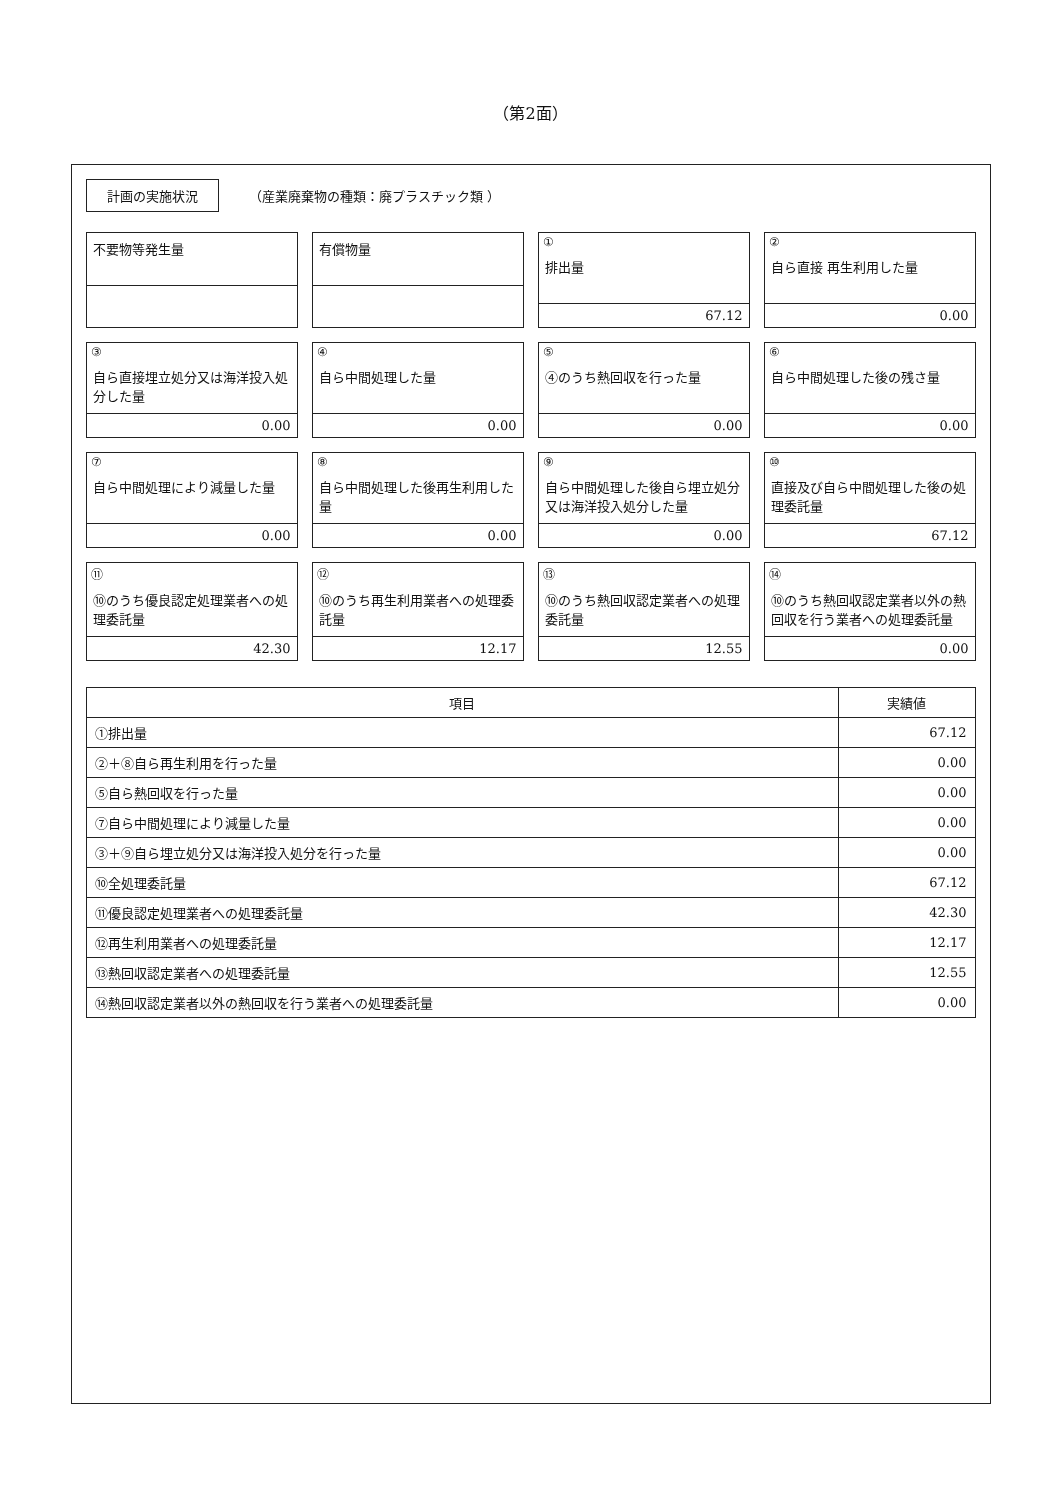（第2面）
計画の実施状況 （産業廃棄物の種類：廃プラスチック類 ）
不要物等発生量
有償物量
①
排出量
67.12
②
自ら直接 再生利用した量
0.00
③
自ら直接埋立処分又は海洋投入処分した量
0.00
④
自ら中間処理した量
0.00
⑤
④のうち熱回収を行った量
0.00
⑥
自ら中間処理した後の残さ量
0.00
⑦
自ら中間処理により減量した量
0.00
⑧
自ら中間処理した後再生利用した量
0.00
⑨
自ら中間処理した後自ら埋立処分又は海洋投入処分した量
0.00
⑩
直接及び自ら中間処理した後の処理委託量
67.12
⑪
⑩のうち優良認定処理業者への処理委託量
42.30
⑫
⑩のうち再生利用業者への処理委託量
12.17
⑬
⑩のうち熱回収認定業者への処理委託量
12.55
⑭
⑩のうち熱回収認定業者以外の熱回収を行う業者への処理委託量
0.00
| 項目 | 実績値 |
| --- | --- |
| ①排出量 | 67.12 |
| ②＋⑧自ら再生利用を行った量 | 0.00 |
| ⑤自ら熱回収を行った量 | 0.00 |
| ⑦自ら中間処理により減量した量 | 0.00 |
| ③＋⑨自ら埋立処分又は海洋投入処分を行った量 | 0.00 |
| ⑩全処理委託量 | 67.12 |
| ⑪優良認定処理業者への処理委託量 | 42.30 |
| ⑫再生利用業者への処理委託量 | 12.17 |
| ⑬熱回収認定業者への処理委託量 | 12.55 |
| ⑭熱回収認定業者以外の熱回収を行う業者への処理委託量 | 0.00 |